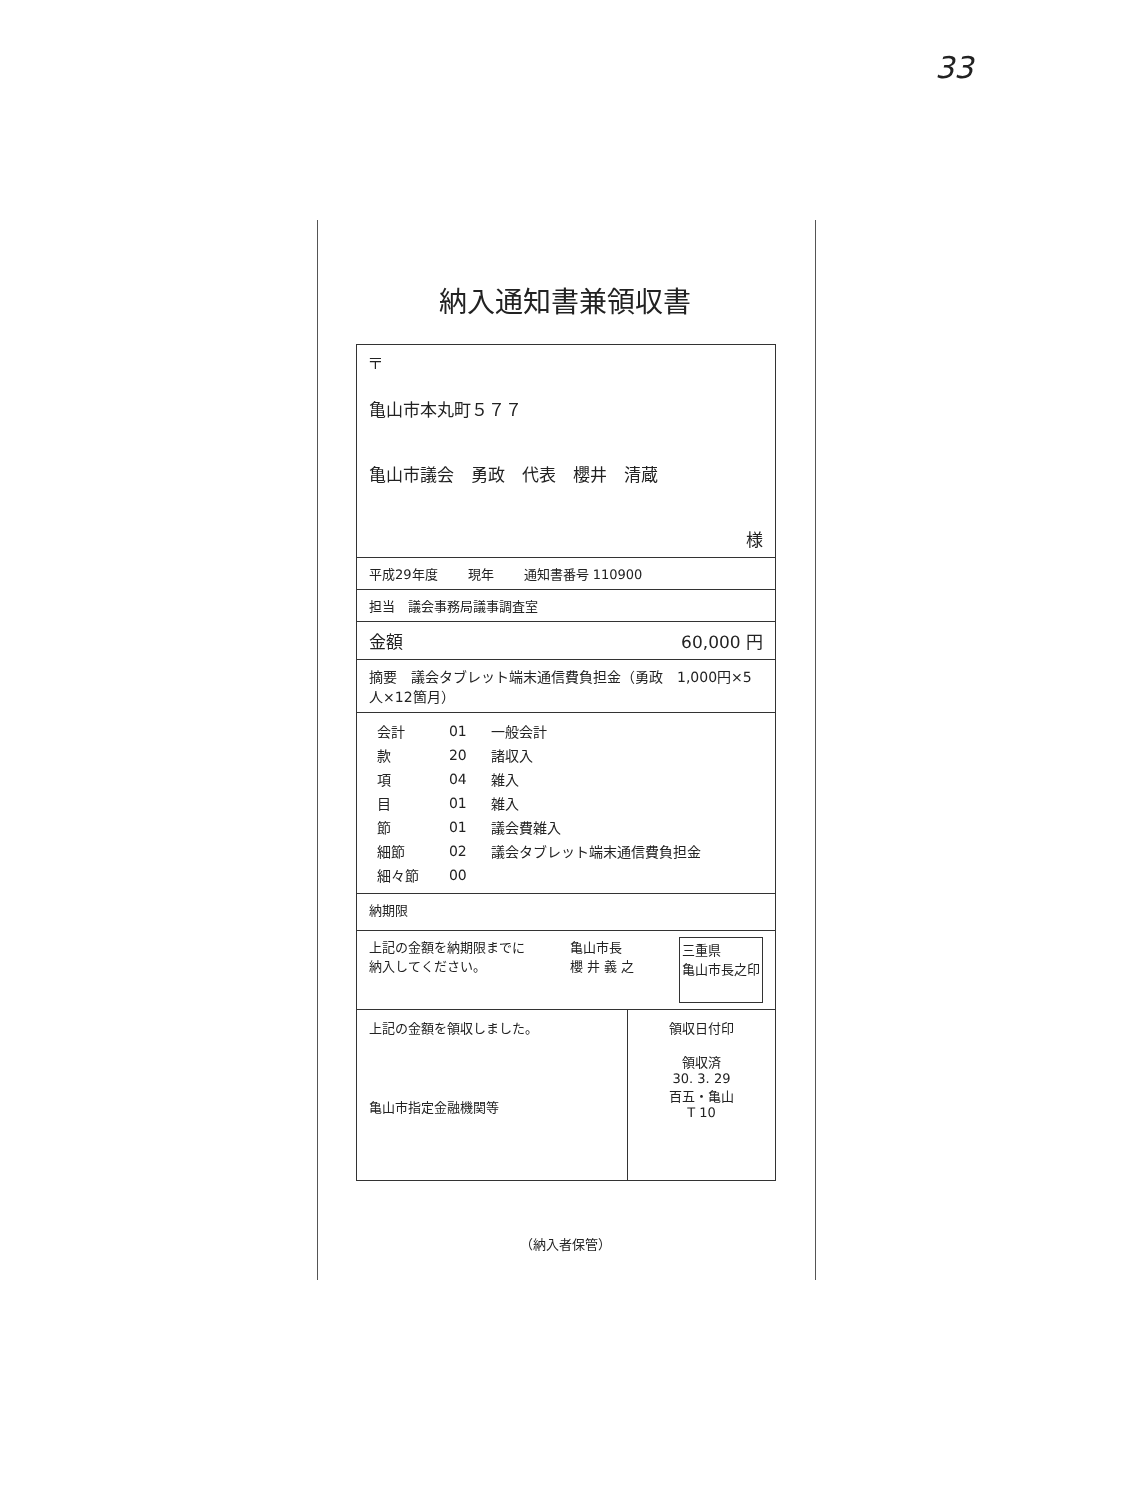33
納入通知書兼領収書
〒
亀山市本丸町５７７
亀山市議会　勇政　代表　櫻井　清蔵
様
平成29年度 現年 通知書番号 110900
担当　議会事務局議事調査室
金額 60,000 円
摘要　議会タブレット端末通信費負担金（勇政　1,000円×5人×12箇月）
| 会計 | 01 | 一般会計 |
| 款 | 20 | 諸収入 |
| 項 | 04 | 雑入 |
| 目 | 01 | 雑入 |
| 節 | 01 | 議会費雑入 |
| 細節 | 02 | 議会タブレット端末通信費負担金 |
| 細々節 | 00 | |
納期限
上記の金額を納期限までに
納入してください。 亀山市長
櫻 井 義 之 三重県
亀山市長之印
上記の金額を領収しました。
亀山市指定金融機関等
領収日付印
領収済
30. 3. 29
百五・亀山
T 10
（納入者保管）